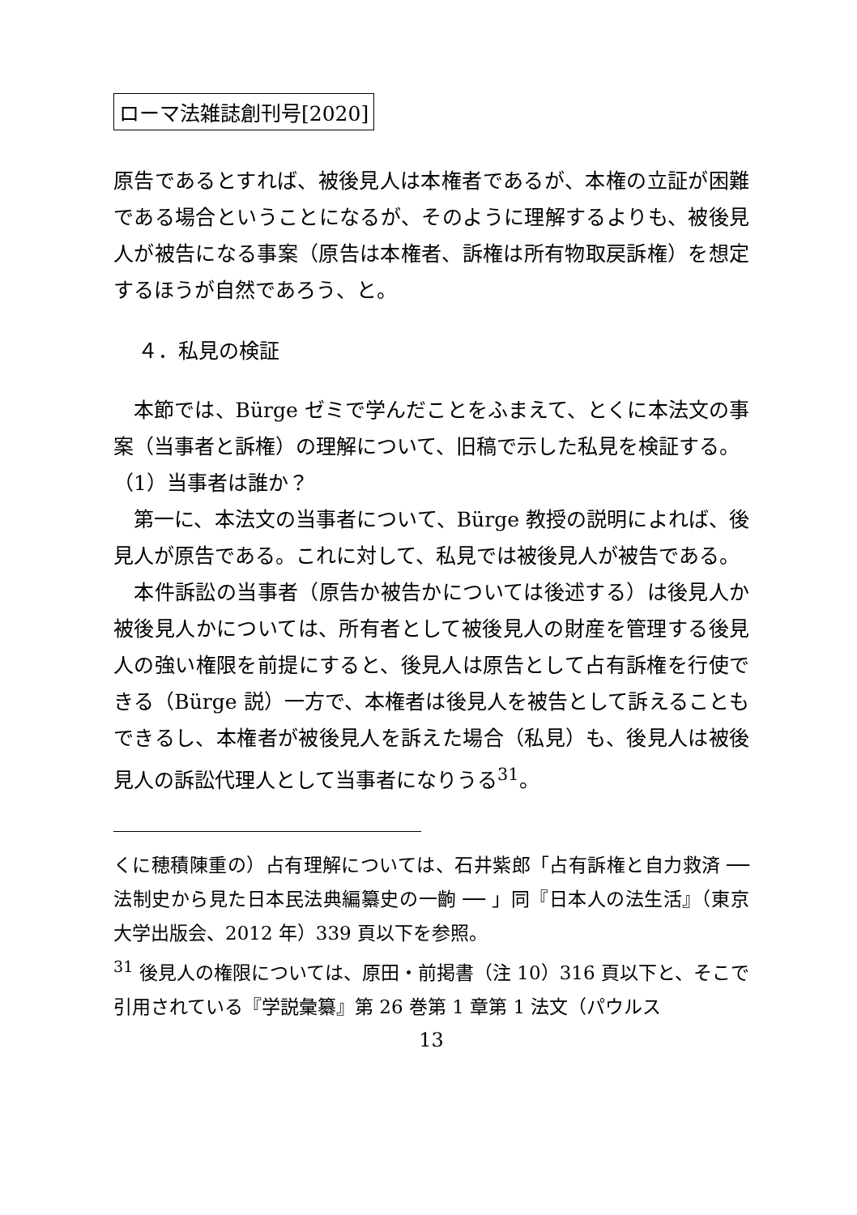ローマ法雑誌創刊号[2020]
原告であるとすれば、被後見人は本権者であるが、本権の立証が困難である場合ということになるが、そのように理解するよりも、被後見人が被告になる事案（原告は本権者、訴権は所有物取戻訴権）を想定するほうが自然であろう、と。
４．私見の検証
　本節では、Bürge ゼミで学んだことをふまえて、とくに本法文の事案（当事者と訴権）の理解について、旧稿で示した私見を検証する。
（1）当事者は誰か？
　第一に、本法文の当事者について、Bürge 教授の説明によれば、後見人が原告である。これに対して、私見では被後見人が被告である。
　本件訴訟の当事者（原告か被告かについては後述する）は後見人か被後見人かについては、所有者として被後見人の財産を管理する後見人の強い権限を前提にすると、後見人は原告として占有訴権を行使できる（Bürge 説）一方で、本権者は後見人を被告として訴えることもできるし、本権者が被後見人を訴えた場合（私見）も、後見人は被後見人の訴訟代理人として当事者になりうる<sup>31</sup>。
くに穂積陳重の）占有理解については、石井紫郎「占有訴権と自力救済 ── 法制史から見た日本民法典編纂史の一齣 ── 」同『日本人の法生活』（東京大学出版会、2012 年）339 頁以下を参照。
<sup>31</sup> 後見人の権限については、原田・前掲書（注 10）316 頁以下と、そこで引用されている『学説彙纂』第 26 巻第 1 章第 1 法文（パウルス
13